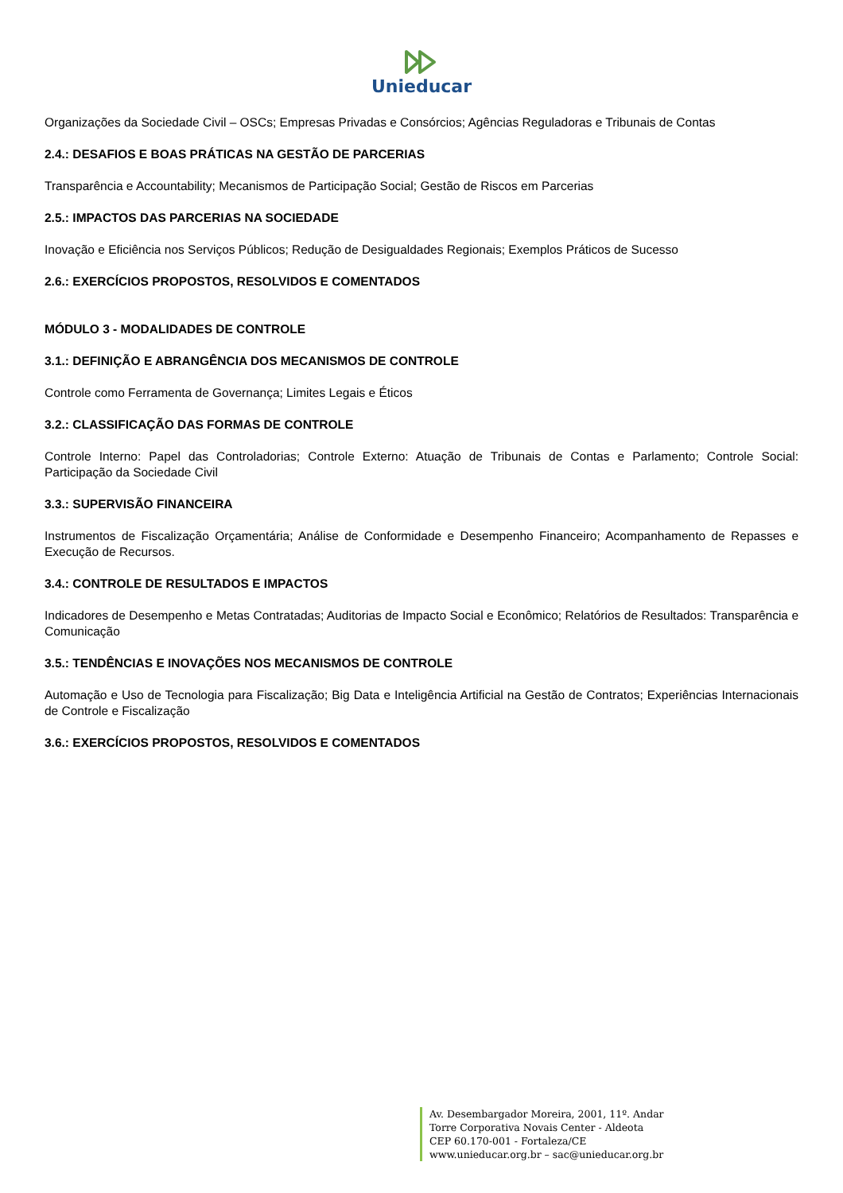Unieducar
Organizações da Sociedade Civil – OSCs; Empresas Privadas e Consórcios; Agências Reguladoras e Tribunais de Contas
2.4.: DESAFIOS E BOAS PRÁTICAS NA GESTÃO DE PARCERIAS
Transparência e Accountability; Mecanismos de Participação Social; Gestão de Riscos em Parcerias
2.5.: IMPACTOS DAS PARCERIAS NA SOCIEDADE
Inovação e Eficiência nos Serviços Públicos; Redução de Desigualdades Regionais; Exemplos Práticos de Sucesso
2.6.: EXERCÍCIOS PROPOSTOS, RESOLVIDOS E COMENTADOS
MÓDULO 3 - MODALIDADES DE CONTROLE
3.1.: DEFINIÇÃO E ABRANGÊNCIA DOS MECANISMOS DE CONTROLE
Controle como Ferramenta de Governança; Limites Legais e Éticos
3.2.: CLASSIFICAÇÃO DAS FORMAS DE CONTROLE
Controle Interno: Papel das Controladorias; Controle Externo: Atuação de Tribunais de Contas e Parlamento; Controle Social: Participação da Sociedade Civil
3.3.: SUPERVISÃO FINANCEIRA
Instrumentos de Fiscalização Orçamentária; Análise de Conformidade e Desempenho Financeiro; Acompanhamento de Repasses e Execução de Recursos.
3.4.: CONTROLE DE RESULTADOS E IMPACTOS
Indicadores de Desempenho e Metas Contratadas; Auditorias de Impacto Social e Econômico; Relatórios de Resultados: Transparência e Comunicação
3.5.: TENDÊNCIAS E INOVAÇÕES NOS MECANISMOS DE CONTROLE
Automação e Uso de Tecnologia para Fiscalização; Big Data e Inteligência Artificial na Gestão de Contratos; Experiências Internacionais de Controle e Fiscalização
3.6.: EXERCÍCIOS PROPOSTOS, RESOLVIDOS E COMENTADOS
Av. Desembargador Moreira, 2001, 11º. Andar
Torre Corporativa Novais Center - Aldeota
CEP 60.170-001 - Fortaleza/CE
www.unieducar.org.br – sac@unieducar.org.br